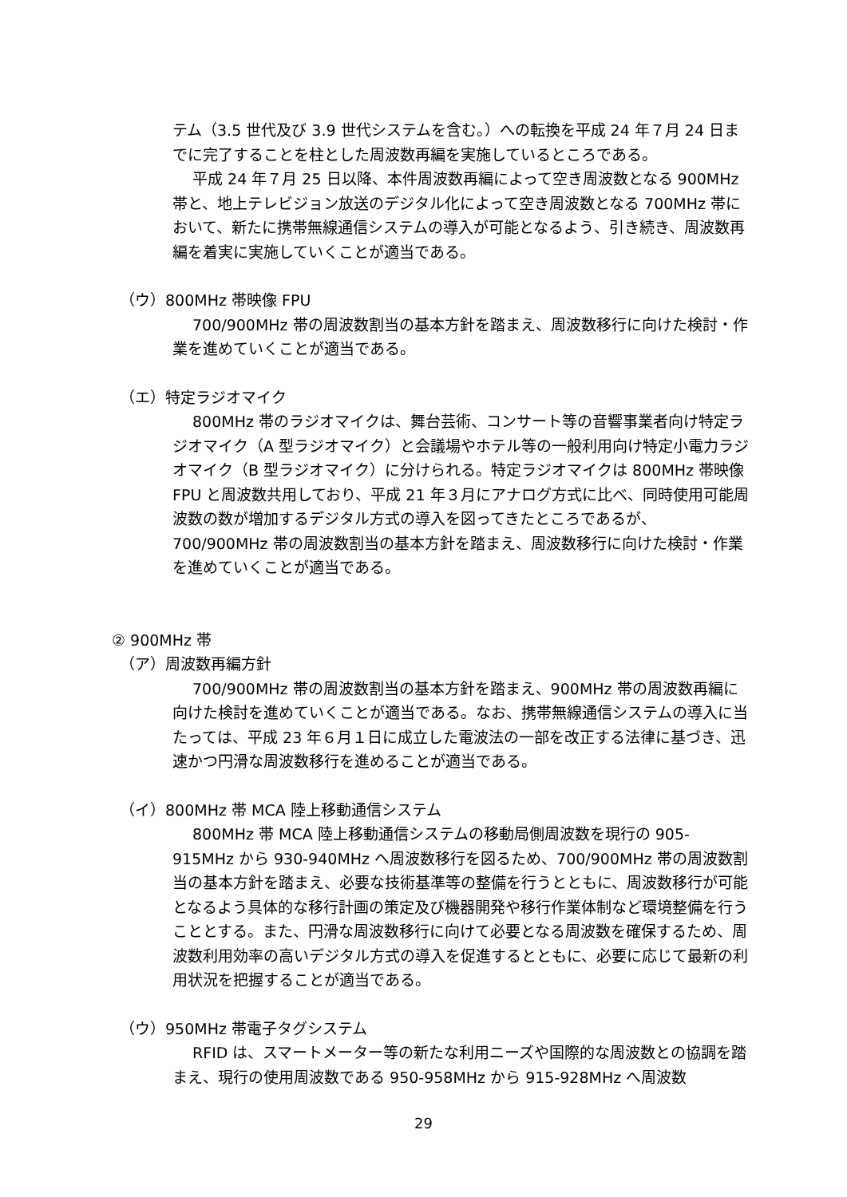テム（3.5 世代及び 3.9 世代システムを含む。）への転換を平成 24 年７月 24 日までに完了することを柱とした周波数再編を実施しているところである。
平成 24 年７月 25 日以降、本件周波数再編によって空き周波数となる 900MHz 帯と、地上テレビジョン放送のデジタル化によって空き周波数となる 700MHz 帯において、新たに携帯無線通信システムの導入が可能となるよう、引き続き、周波数再編を着実に実施していくことが適当である。
（ウ）800MHz 帯映像 FPU
700/900MHz 帯の周波数割当の基本方針を踏まえ、周波数移行に向けた検討・作業を進めていくことが適当である。
（エ）特定ラジオマイク
800MHz 帯のラジオマイクは、舞台芸術、コンサート等の音響事業者向け特定ラジオマイク（A 型ラジオマイク）と会議場やホテル等の一般利用向け特定小電力ラジオマイク（B 型ラジオマイク）に分けられる。特定ラジオマイクは 800MHz 帯映像 FPU と周波数共用しており、平成 21 年３月にアナログ方式に比べ、同時使用可能周波数の数が増加するデジタル方式の導入を図ってきたところであるが、700/900MHz 帯の周波数割当の基本方針を踏まえ、周波数移行に向けた検討・作業を進めていくことが適当である。
② 900MHz 帯
（ア）周波数再編方針
700/900MHz 帯の周波数割当の基本方針を踏まえ、900MHz 帯の周波数再編に向けた検討を進めていくことが適当である。なお、携帯無線通信システムの導入に当たっては、平成 23 年６月１日に成立した電波法の一部を改正する法律に基づき、迅速かつ円滑な周波数移行を進めることが適当である。
（イ）800MHz 帯 MCA 陸上移動通信システム
800MHz 帯 MCA 陸上移動通信システムの移動局側周波数を現行の 905-915MHz から 930-940MHz へ周波数移行を図るため、700/900MHz 帯の周波数割当の基本方針を踏まえ、必要な技術基準等の整備を行うとともに、周波数移行が可能となるよう具体的な移行計画の策定及び機器開発や移行作業体制など環境整備を行うこととする。また、円滑な周波数移行に向けて必要となる周波数を確保するため、周波数利用効率の高いデジタル方式の導入を促進するとともに、必要に応じて最新の利用状況を把握することが適当である。
（ウ）950MHz 帯電子タグシステム
RFID は、スマートメーター等の新たな利用ニーズや国際的な周波数との協調を踏まえ、現行の使用周波数である 950-958MHz から 915-928MHz へ周波数
29